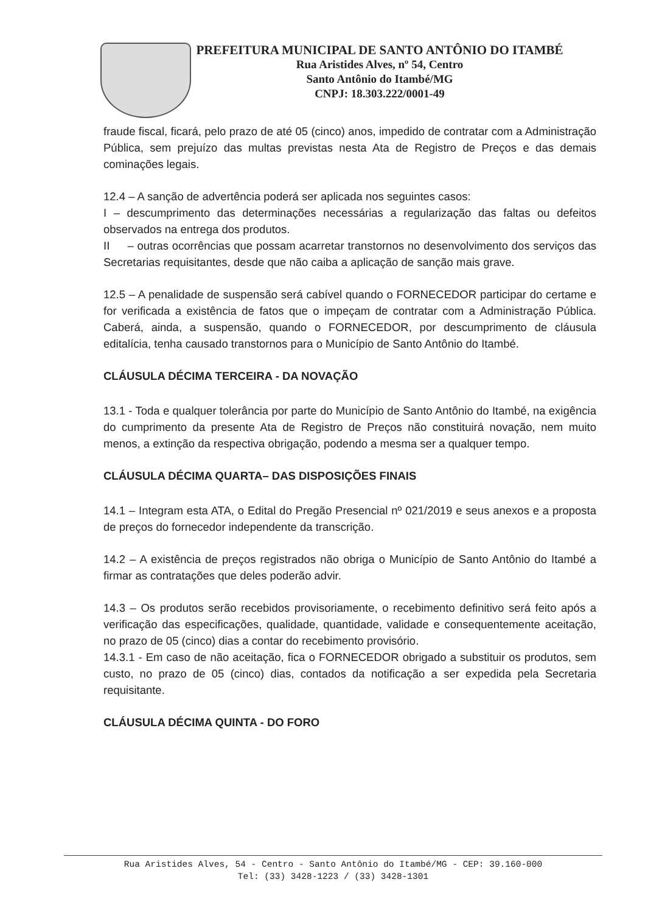PREFEITURA MUNICIPAL DE SANTO ANTÔNIO DO ITAMBÉ
Rua Aristides Alves, nº 54, Centro
Santo Antônio do Itambé/MG
CNPJ: 18.303.222/0001-49
fraude fiscal, ficará, pelo prazo de até 05 (cinco) anos, impedido de contratar com a Administração Pública, sem prejuízo das multas previstas nesta Ata de Registro de Preços e das demais cominações legais.
12.4 – A sanção de advertência poderá ser aplicada nos seguintes casos:
I – descumprimento das determinações necessárias a regularização das faltas ou defeitos observados na entrega dos produtos.
II – outras ocorrências que possam acarretar transtornos no desenvolvimento dos serviços das Secretarias requisitantes, desde que não caiba a aplicação de sanção mais grave.
12.5 – A penalidade de suspensão será cabível quando o FORNECEDOR participar do certame e for verificada a existência de fatos que o impeçam de contratar com a Administração Pública. Caberá, ainda, a suspensão, quando o FORNECEDOR, por descumprimento de cláusula editalícia, tenha causado transtornos para o Município de Santo Antônio do Itambé.
CLÁUSULA DÉCIMA TERCEIRA - DA NOVAÇÃO
13.1 - Toda e qualquer tolerância por parte do Município de Santo Antônio do Itambé, na exigência do cumprimento da presente Ata de Registro de Preços não constituirá novação, nem muito menos, a extinção da respectiva obrigação, podendo a mesma ser a qualquer tempo.
CLÁUSULA DÉCIMA QUARTA– DAS DISPOSIÇÕES FINAIS
14.1 – Integram esta ATA, o Edital do Pregão Presencial nº 021/2019 e seus anexos e a proposta de preços do fornecedor independente da transcrição.
14.2 – A existência de preços registrados não obriga o Município de Santo Antônio do Itambé a firmar as contratações que deles poderão advir.
14.3 – Os produtos serão recebidos provisoriamente, o recebimento definitivo será feito após a verificação das especificações, qualidade, quantidade, validade e consequentemente aceitação, no prazo de 05 (cinco) dias a contar do recebimento provisório.
14.3.1 - Em caso de não aceitação, fica o FORNECEDOR obrigado a substituir os produtos, sem custo, no prazo de 05 (cinco) dias, contados da notificação a ser expedida pela Secretaria requisitante.
CLÁUSULA DÉCIMA QUINTA - DO FORO
Rua Aristides Alves, 54 - Centro - Santo Antônio do Itambé/MG - CEP: 39.160-000
Tel: (33) 3428-1223 / (33) 3428-1301